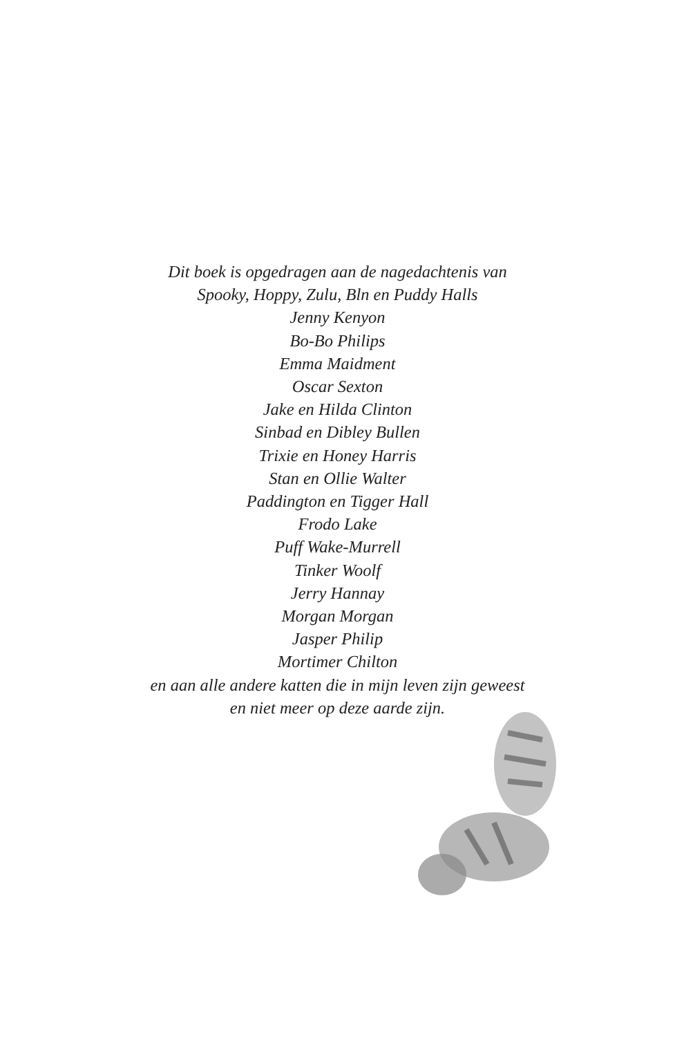Dit boek is opgedragen aan de nagedachtenis van
Spooky, Hoppy, Zulu, Bln en Puddy Halls
Jenny Kenyon
Bo-Bo Philips
Emma Maidment
Oscar Sexton
Jake en Hilda Clinton
Sinbad en Dibley Bullen
Trixie en Honey Harris
Stan en Ollie Walter
Paddington en Tigger Hall
Frodo Lake
Puff Wake-Murrell
Tinker Woolf
Jerry Hannay
Morgan Morgan
Jasper Philip
Mortimer Chilton
en aan alle andere katten die in mijn leven zijn geweest
en niet meer op deze aarde zijn.